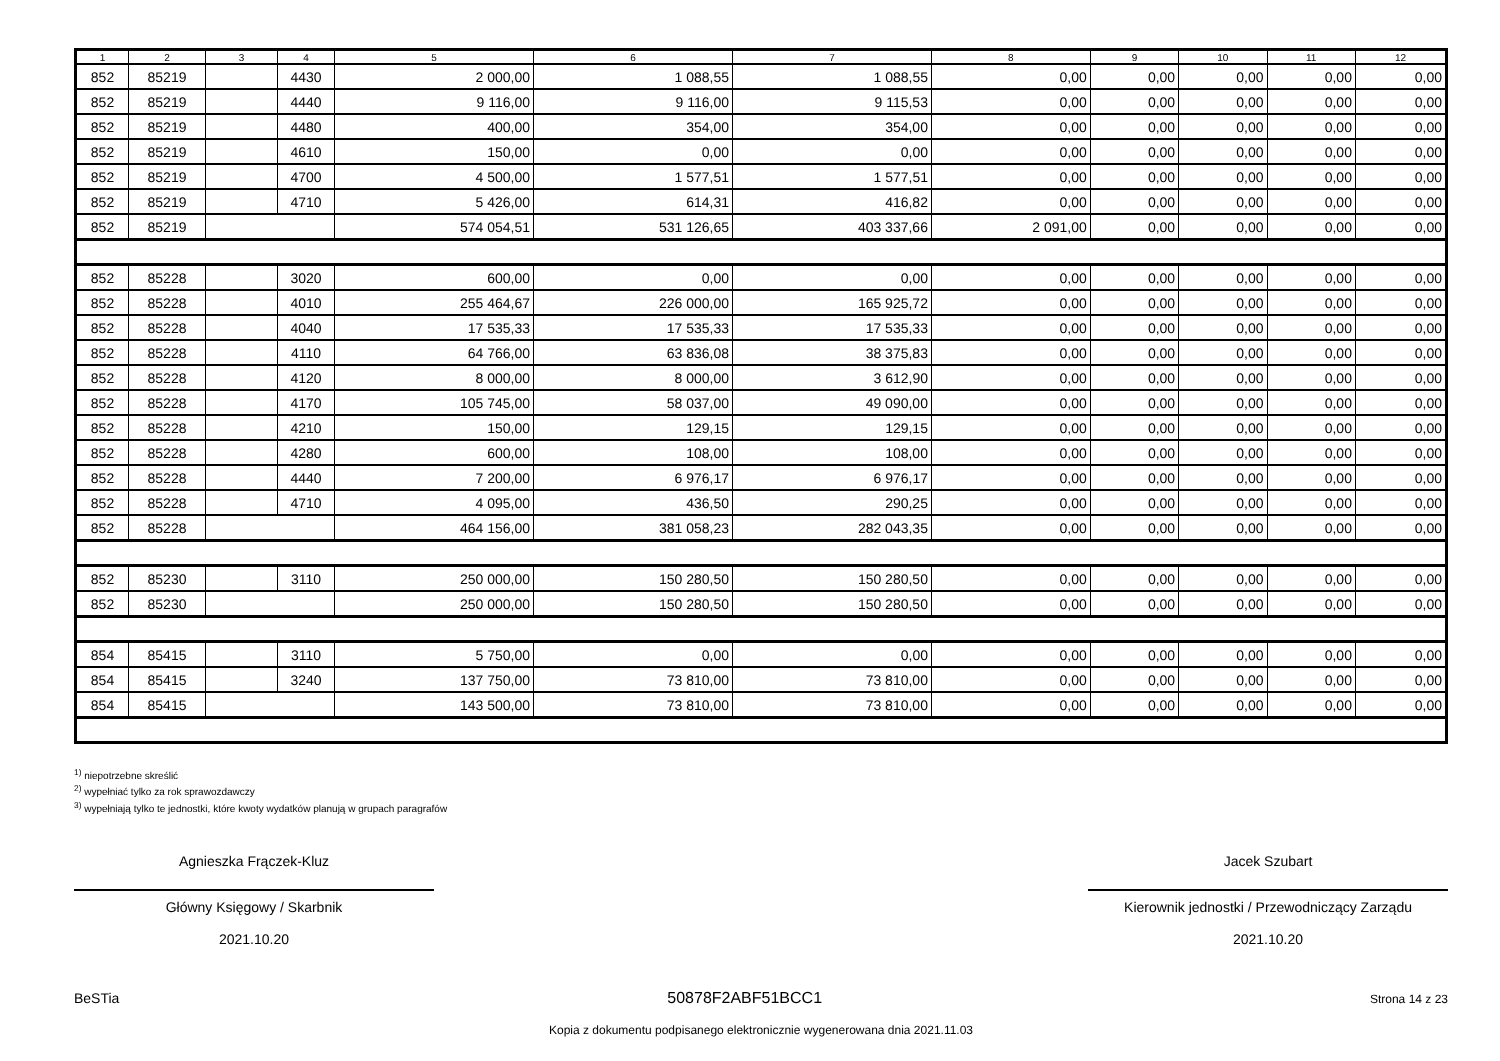| 1 | 2 | 3 | 4 | 5 | 6 | 7 | 8 | 9 | 10 | 11 | 12 |
| --- | --- | --- | --- | --- | --- | --- | --- | --- | --- | --- | --- |
| 852 | 85219 | | 4430 | 2 000,00 | 1 088,55 | 1 088,55 | 0,00 | 0,00 | 0,00 | 0,00 | 0,00 |
| 852 | 85219 | | 4440 | 9 116,00 | 9 116,00 | 9 115,53 | 0,00 | 0,00 | 0,00 | 0,00 | 0,00 |
| 852 | 85219 | | 4480 | 400,00 | 354,00 | 354,00 | 0,00 | 0,00 | 0,00 | 0,00 | 0,00 |
| 852 | 85219 | | 4610 | 150,00 | 0,00 | 0,00 | 0,00 | 0,00 | 0,00 | 0,00 | 0,00 |
| 852 | 85219 | | 4700 | 4 500,00 | 1 577,51 | 1 577,51 | 0,00 | 0,00 | 0,00 | 0,00 | 0,00 |
| 852 | 85219 | | 4710 | 5 426,00 | 614,31 | 416,82 | 0,00 | 0,00 | 0,00 | 0,00 | 0,00 |
| 852 | 85219 | | | 574 054,51 | 531 126,65 | 403 337,66 | 2 091,00 | 0,00 | 0,00 | 0,00 | 0,00 |
| 852 | 85228 | | 3020 | 600,00 | 0,00 | 0,00 | 0,00 | 0,00 | 0,00 | 0,00 | 0,00 |
| 852 | 85228 | | 4010 | 255 464,67 | 226 000,00 | 165 925,72 | 0,00 | 0,00 | 0,00 | 0,00 | 0,00 |
| 852 | 85228 | | 4040 | 17 535,33 | 17 535,33 | 17 535,33 | 0,00 | 0,00 | 0,00 | 0,00 | 0,00 |
| 852 | 85228 | | 4110 | 64 766,00 | 63 836,08 | 38 375,83 | 0,00 | 0,00 | 0,00 | 0,00 | 0,00 |
| 852 | 85228 | | 4120 | 8 000,00 | 8 000,00 | 3 612,90 | 0,00 | 0,00 | 0,00 | 0,00 | 0,00 |
| 852 | 85228 | | 4170 | 105 745,00 | 58 037,00 | 49 090,00 | 0,00 | 0,00 | 0,00 | 0,00 | 0,00 |
| 852 | 85228 | | 4210 | 150,00 | 129,15 | 129,15 | 0,00 | 0,00 | 0,00 | 0,00 | 0,00 |
| 852 | 85228 | | 4280 | 600,00 | 108,00 | 108,00 | 0,00 | 0,00 | 0,00 | 0,00 | 0,00 |
| 852 | 85228 | | 4440 | 7 200,00 | 6 976,17 | 6 976,17 | 0,00 | 0,00 | 0,00 | 0,00 | 0,00 |
| 852 | 85228 | | 4710 | 4 095,00 | 436,50 | 290,25 | 0,00 | 0,00 | 0,00 | 0,00 | 0,00 |
| 852 | 85228 | | | 464 156,00 | 381 058,23 | 282 043,35 | 0,00 | 0,00 | 0,00 | 0,00 | 0,00 |
| 852 | 85230 | | 3110 | 250 000,00 | 150 280,50 | 150 280,50 | 0,00 | 0,00 | 0,00 | 0,00 | 0,00 |
| 852 | 85230 | | | 250 000,00 | 150 280,50 | 150 280,50 | 0,00 | 0,00 | 0,00 | 0,00 | 0,00 |
| 854 | 85415 | | 3110 | 5 750,00 | 0,00 | 0,00 | 0,00 | 0,00 | 0,00 | 0,00 | 0,00 |
| 854 | 85415 | | 3240 | 137 750,00 | 73 810,00 | 73 810,00 | 0,00 | 0,00 | 0,00 | 0,00 | 0,00 |
| 854 | 85415 | | | 143 500,00 | 73 810,00 | 73 810,00 | 0,00 | 0,00 | 0,00 | 0,00 | 0,00 |
<sup>1)</sup> niepotrzebne skreślić
<sup>2)</sup> wypełniać tylko za rok sprawozdawczy
<sup>3)</sup> wypełniają tylko te jednostki, które kwoty wydatków planują w grupach paragrafów
Agnieszka Frączek-Kluz
Główny Księgowy / Skarbnik
2021.10.20
Jacek Szubart
Kierownik jednostki / Przewodniczący Zarządu
2021.10.20
BeSTia 50878F2ABF51BCC1 Strona 14 z 23
Kopia z dokumentu podpisanego elektronicznie wygenerowana dnia 2021.11.03